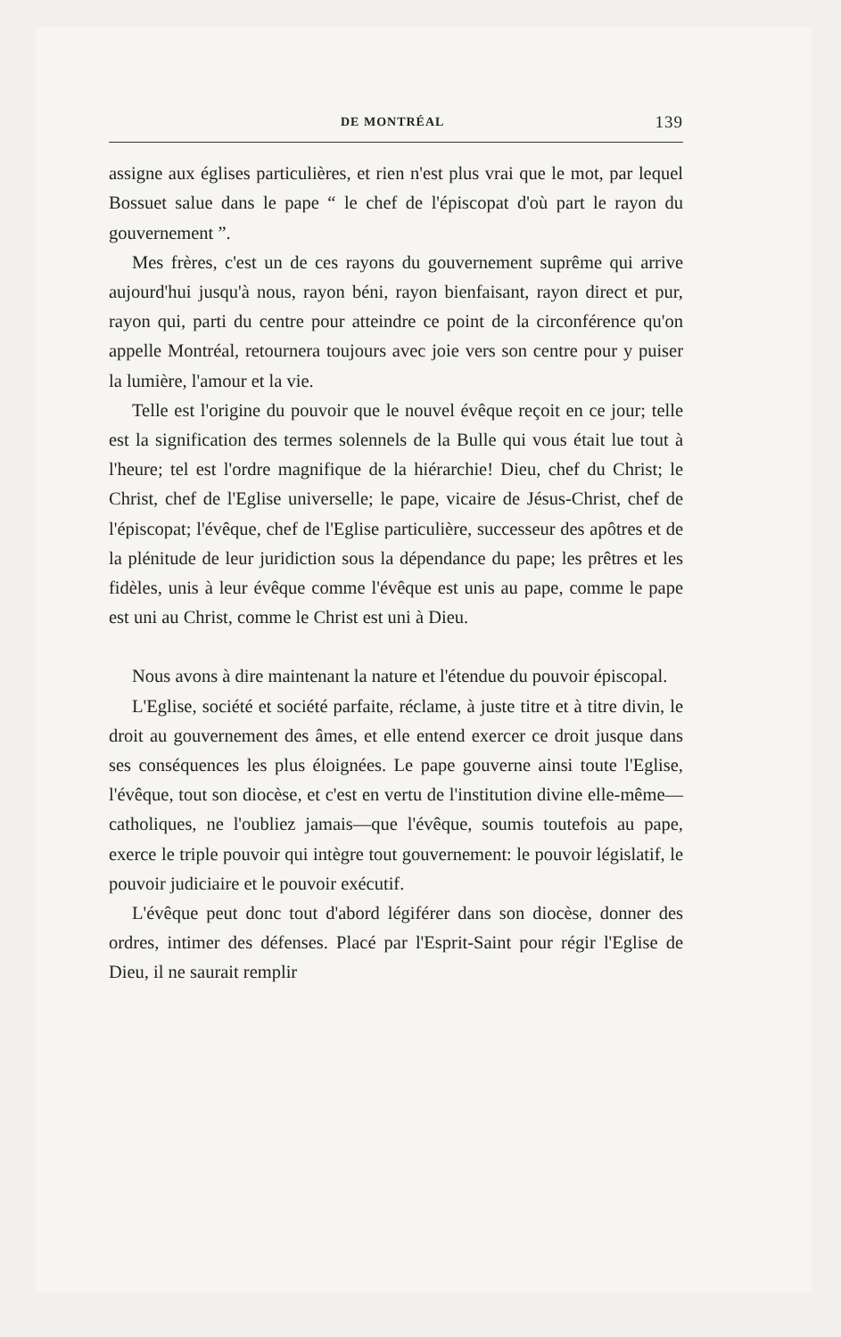DE MONTRÉAL 139
assigne aux églises particulières, et rien n'est plus vrai que le mot, par lequel Bossuet salue dans le pape “ le chef de l'épiscopat d'où part le rayon du gouvernement ”.
Mes frères, c'est un de ces rayons du gouvernement suprême qui arrive aujourd'hui jusqu'à nous, rayon béni, rayon bienfaisant, rayon direct et pur, rayon qui, parti du centre pour atteindre ce point de la circonférence qu'on appelle Montréal, retournera toujours avec joie vers son centre pour y puiser la lumière, l'amour et la vie.
Telle est l'origine du pouvoir que le nouvel évêque reçoit en ce jour; telle est la signification des termes solennels de la Bulle qui vous était lue tout à l'heure; tel est l'ordre magnifique de la hiérarchie! Dieu, chef du Christ; le Christ, chef de l'Eglise universelle; le pape, vicaire de Jésus-Christ, chef de l'épiscopat; l'évêque, chef de l'Eglise particulière, successeur des apôtres et de la plénitude de leur juridiction sous la dépendance du pape; les prêtres et les fidèles, unis à leur évêque comme l'évêque est unis au pape, comme le pape est uni au Christ, comme le Christ est uni à Dieu.
Nous avons à dire maintenant la nature et l'étendue du pouvoir épiscopal.
L'Eglise, société et société parfaite, réclame, à juste titre et à titre divin, le droit au gouvernement des âmes, et elle entend exercer ce droit jusque dans ses conséquences les plus éloignées. Le pape gouverne ainsi toute l'Eglise, l'évêque, tout son diocèse, et c'est en vertu de l'institution divine elle-même—catholiques, ne l'oubliez jamais—que l'évêque, soumis toutefois au pape, exerce le triple pouvoir qui intègre tout gouvernement: le pouvoir législatif, le pouvoir judiciaire et le pouvoir exécutif.
L'évêque peut donc tout d'abord légiférer dans son diocèse, donner des ordres, intimer des défenses. Placé par l'Esprit-Saint pour régir l'Eglise de Dieu, il ne saurait remplir